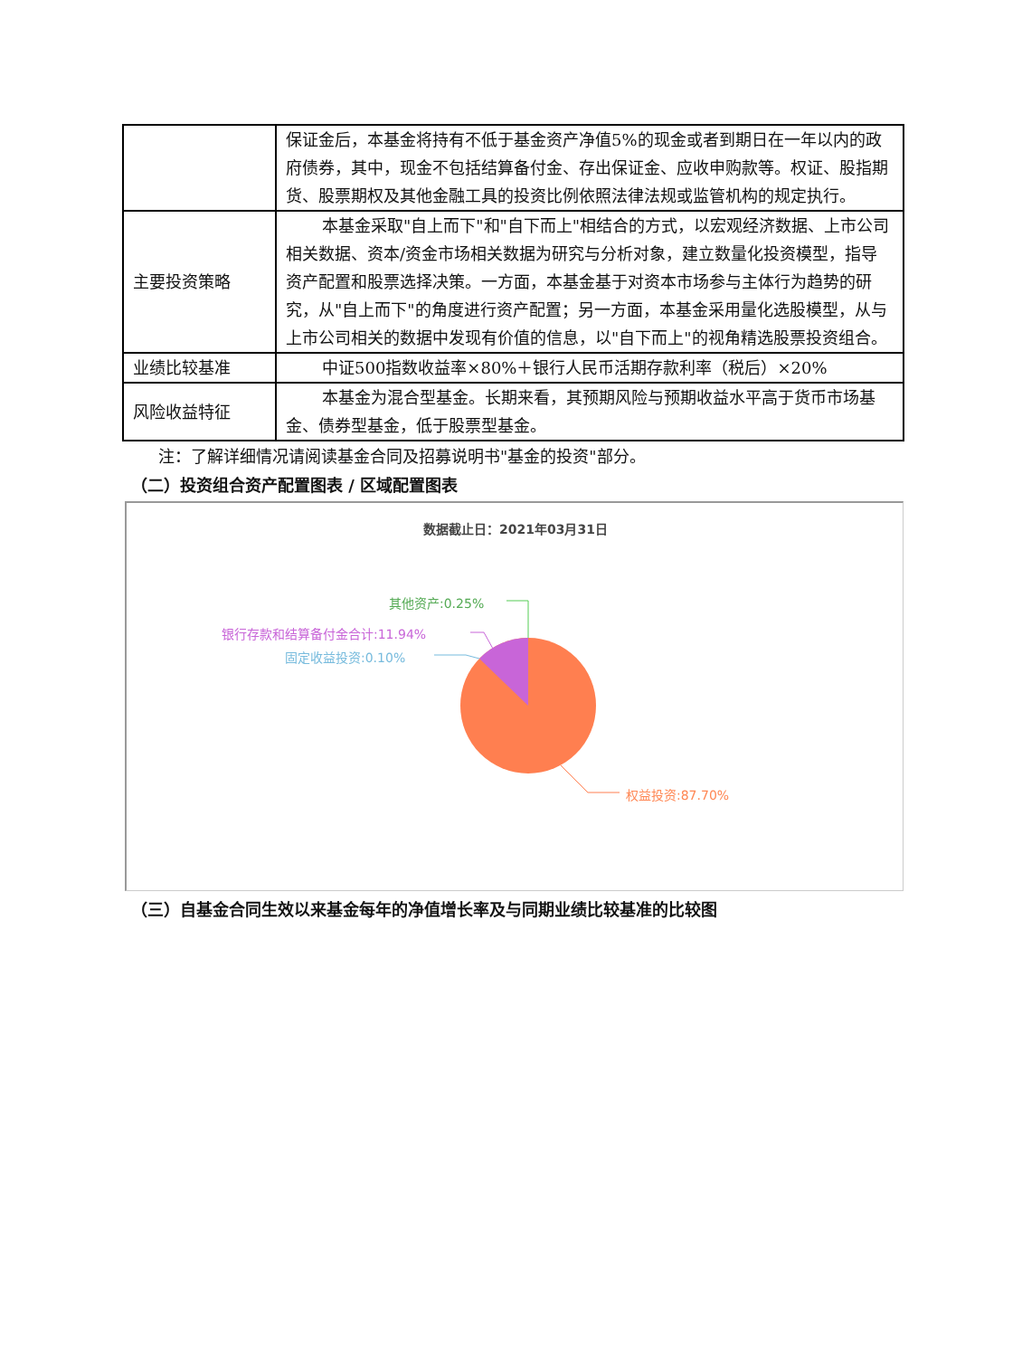| | 保证金后，本基金将持有不低于基金资产净值5%的现金或者到期日在一年以内的政府债券，其中，现金不包括结算备付金、存出保证金、应收申购款等。权证、股指期货、股票期权及其他金融工具的投资比例依照法律法规或监管机构的规定执行。 |
| 主要投资策略 | 本基金采取"自上而下"和"自下而上"相结合的方式，以宏观经济数据、上市公司相关数据、资本/资金市场相关数据为研究与分析对象，建立数量化投资模型，指导资产配置和股票选择决策。一方面，本基金基于对资本市场参与主体行为趋势的研究，从"自上而下"的角度进行资产配置；另一方面，本基金采用量化选股模型，从与上市公司相关的数据中发现有价值的信息，以"自下而上"的视角精选股票投资组合。 |
| 业绩比较基准 | 中证500指数收益率×80%＋银行人民币活期存款利率（税后）×20% |
| 风险收益特征 | 本基金为混合型基金。长期来看，其预期风险与预期收益水平高于货币市场基金、债券型基金，低于股票型基金。 |
注：了解详细情况请阅读基金合同及招募说明书"基金的投资"部分。
（二）投资组合资产配置图表 / 区域配置图表
数据截止日：2021年03月31日
其他资产:0.25%
银行存款和结算备付金合计:11.94%
固定收益投资:0.10%
权益投资:87.70%
（三）自基金合同生效以来基金每年的净值增长率及与同期业绩比较基准的比较图